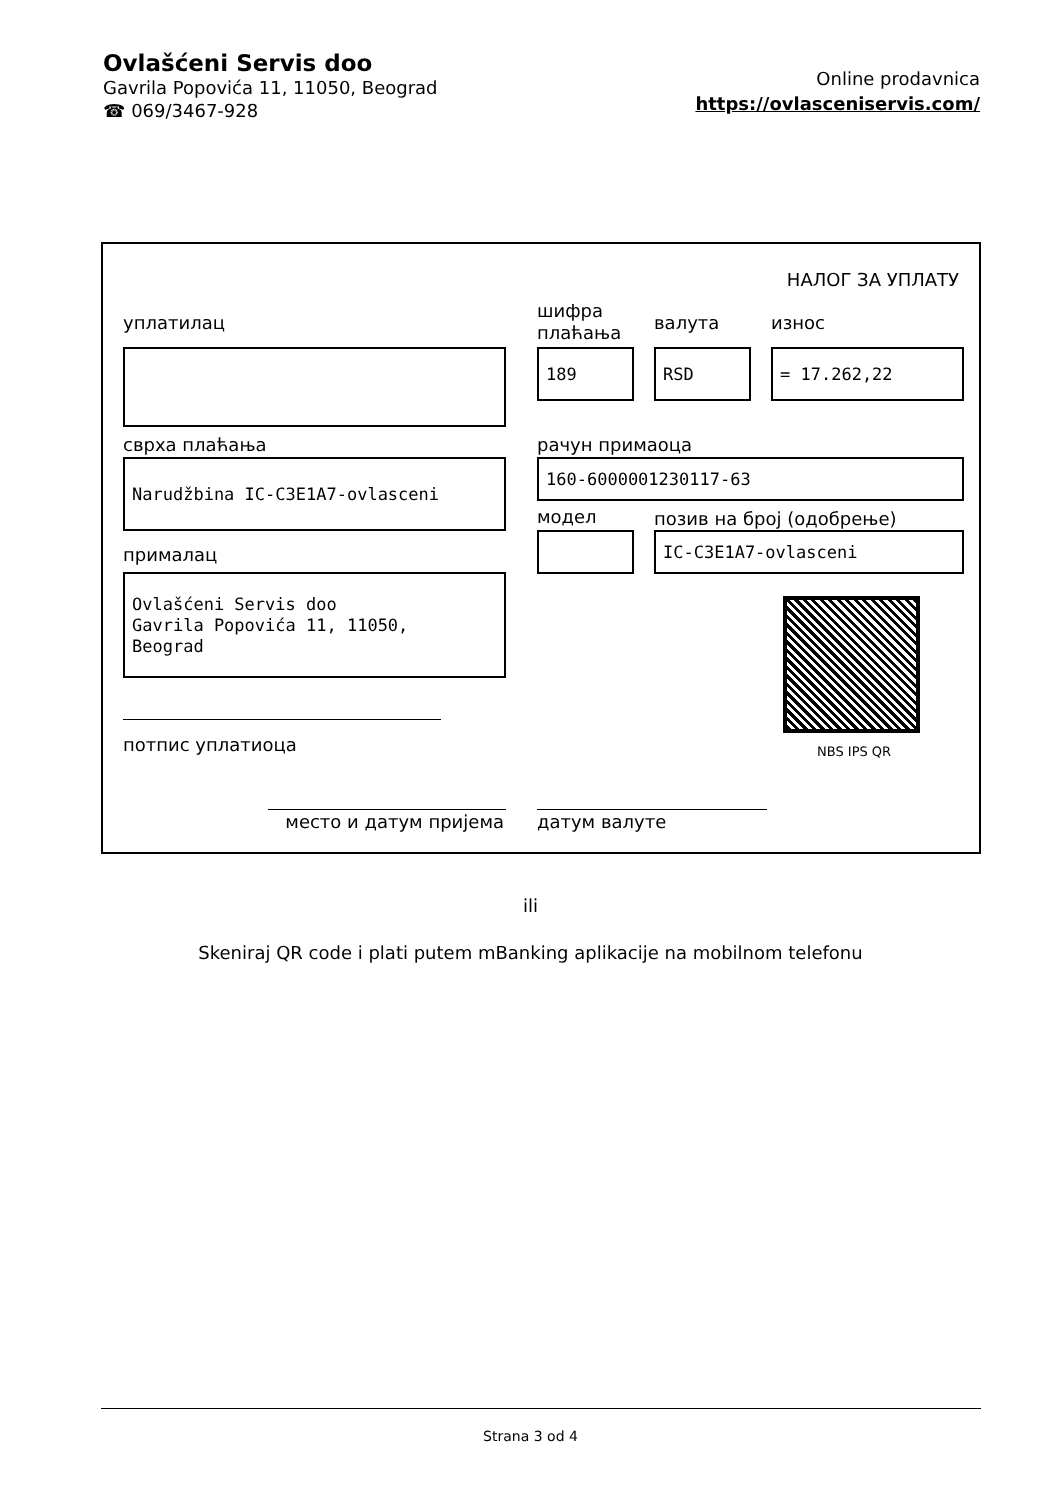Ovlašćeni Servis doo
Gavrila Popovića 11, 11050, Beograd
☎ 069/3467-928
Online prodavnica
https://ovlasceniservis.com/
НАЛОГ ЗА УПЛАТУ
уплатилац
шифра
плаћања
валута износ
189 RSD = 17.262,22
сврха плаћања рачун примаоца
Narudžbina IC-C3E1A7-ovlasceni 160-6000001230117-63
модел позив на број (одобрење)
IC-C3E1A7-ovlasceni
прималац
Ovlašćeni Servis doo
Gavrila Popovića 11, 11050,
Beograd
NBS IPS QR
потпис уплатиоца
место и датум пријема датум валуте
ili
Skeniraj QR code i plati putem mBanking aplikacije na mobilnom telefonu
Strana 3 od 4